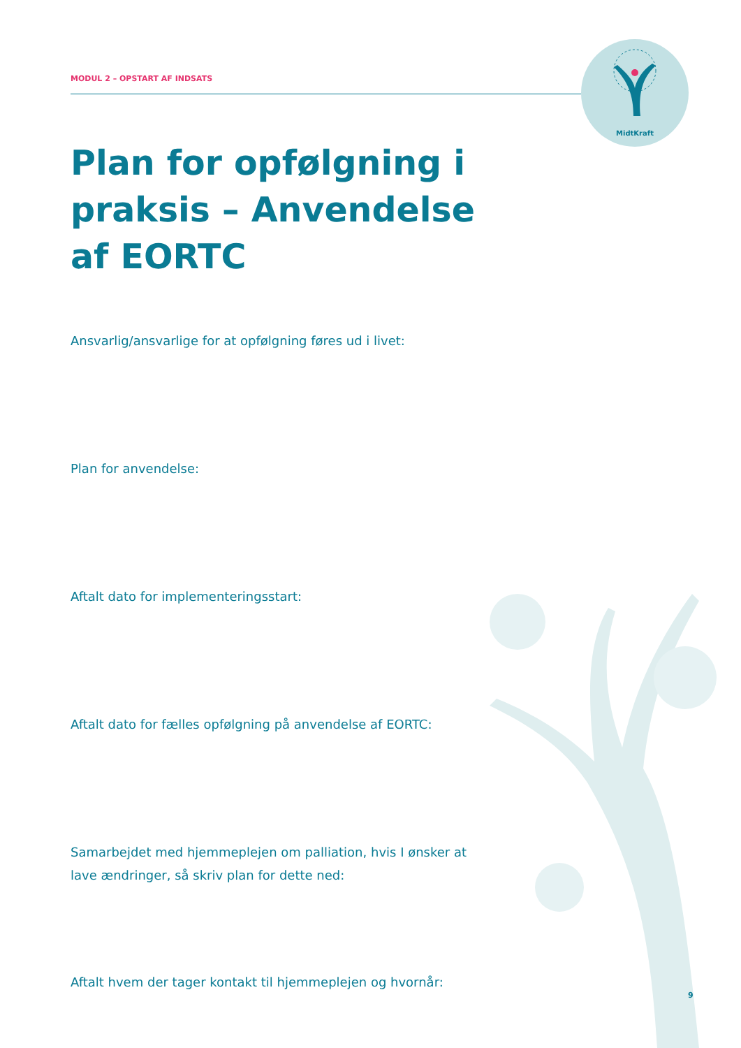MidtKraft
MODUL 2 – OPSTART AF INDSATS
Plan for opfølgning i praksis – Anvendelse af EORTC
Ansvarlig/ansvarlige for at opfølgning føres ud i livet:
Plan for anvendelse:
Aftalt dato for implementeringsstart:
Aftalt dato for fælles opfølgning på anvendelse af EORTC:
Samarbejdet med hjemmeplejen om palliation, hvis I ønsker at lave ændringer, så skriv plan for dette ned:
Aftalt hvem der tager kontakt til hjemmeplejen og hvornår:
9